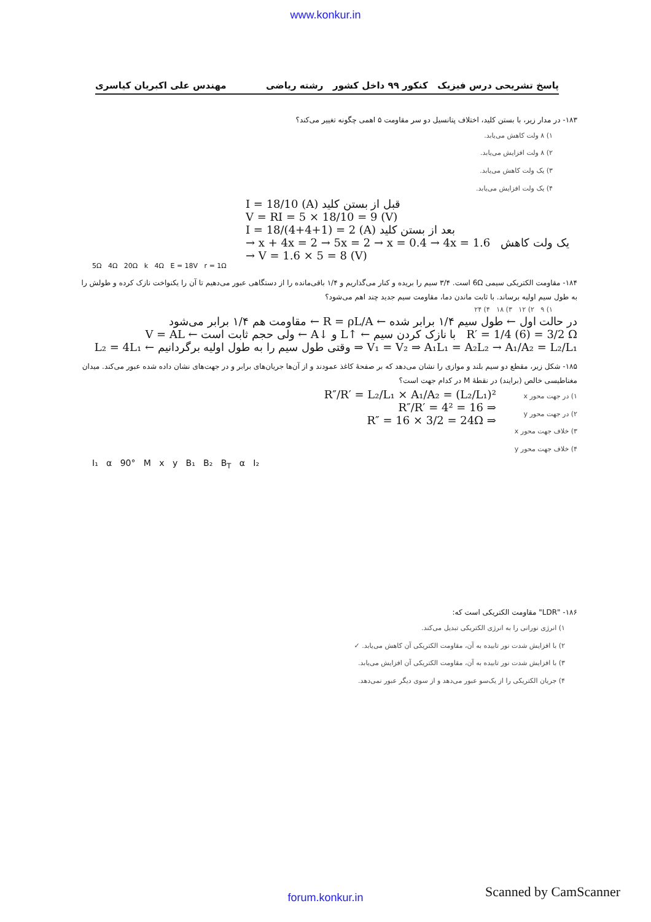www.konkur.in
پاسخ تشریحی درس فیزیک کنکور ۹۹ داخل کشور رشته ریاضی مهندس علی اکبریان کیاسری
۱۸۳- در مدار زیر، با بستن کلید، اختلاف پتانسیل دو سر مقاومت ۵ اهمی چگونه تغییر می‌کند؟
۱) ۸ ولت کاهش می‌یابد.
۲) ۸ ولت افزایش می‌یابد.
۳) یک ولت کاهش می‌یابد.
۴) یک ولت افزایش می‌یابد.
I = 18/10 (A) قبل از بستن کلید
V = RI = 5 × 18/10 = 9 (V)
I = 18/(4+4+1) = 2 (A) بعد از بستن کلید
→ x + 4x = 2 → 5x = 2 → x = 0.4 → 4x = 1.6 یک ولت کاهش
→ V = 1.6 × 5 = 8 (V)
5Ω 4Ω 20Ω k 4Ω E = 18V r = 1Ω
۱۸۴- مقاومت الکتریکی سیمی 6Ω است. ۳/۴ سیم را بریده و کنار می‌گذاریم و ۱/۴ باقی‌مانده را از دستگاهی عبور می‌دهیم تا آن را یکنواخت نازک کرده و طولش را به طول سیم اولیه برساند. با ثابت ماندن دما، مقاومت سیم جدید چند اهم می‌شود؟
۱) ۹ ۲) ۱۲ ۳) ۱۸ ۴) ۲۴
در حالت اول ← طول سیم ۱/۴ برابر شده ← R = ρL/A ← مقاومت هم ۱/۴ برابر می‌شود
R′ = 1/4 (6) = 3/2 Ω با نازک کردن سیم ← ↑L و ↓A ← ولی حجم ثابت است ← V = AL
V₁ = V₂ ⇒ A₁L₁ = A₂L₂ → A₁/A₂ = L₂/L₁ ⇒ وقتی طول سیم را به طول اولیه برگردانیم ← L₂ = 4L₁
۱۸۵- شکل زیر، مقطع دو سیم بلند و موازی را نشان می‌دهد که بر صفحهٔ کاغذ عمودند و از آن‌ها جریان‌های برابر و در جهت‌های نشان داده شده عبور می‌کند. میدان مغناطیسی خالص (برایند) در نقطهٔ M در کدام جهت است؟
۱) در جهت محور x
۲) در جهت محور y
۳) خلاف جهت محور x
۴) خلاف جهت محور y
R″/R′ = L₂/L₁ × A₁/A₂ = (L₂/L₁)²
⇒ R″/R′ = 4² = 16
⇒ R″ = 16 × 3/2 = 24Ω
I₁ α 90° M x y B₁ B₂ B<sub>T</sub> α I₂
۱۸۶- "LDR" مقاومت الکتریکی است که:
۱) انرژی نورانی را به انرژی الکتریکی تبدیل می‌کند.
۲) با افزایش شدت نور تابیده به آن، مقاومت الکتریکی آن کاهش می‌یابد. ✓
۳) با افزایش شدت نور تابیده به آن، مقاومت الکتریکی آن افزایش می‌یابد.
۴) جریان الکتریکی را از یک‌سو عبور می‌دهد و از سوی دیگر عبور نمی‌دهد.
forum.konkur.in
Scanned by CamScanner